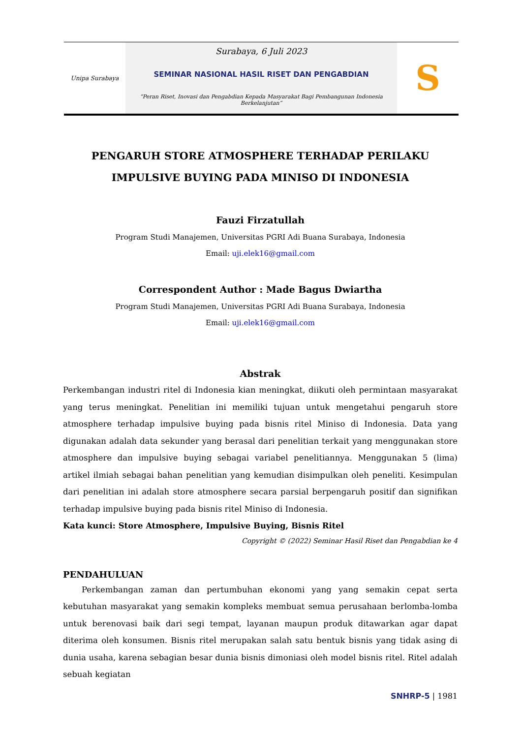Unipa Surabaya
Surabaya, 6 Juli 2023
SEMINAR NASIONAL HASIL RISET DAN PENGABDIAN
“Peran Riset, Inovasi dan Pengabdian Kepada Masyarakat Bagi Pembangunan Indonesia Berkelanjutan”
S
PENGARUH STORE ATMOSPHERE TERHADAP PERILAKU IMPULSIVE BUYING PADA MINISO DI INDONESIA
Fauzi Firzatullah
Program Studi Manajemen, Universitas PGRI Adi Buana Surabaya, Indonesia
Email: uji.elek16@gmail.com
Correspondent Author : Made Bagus Dwiartha
Program Studi Manajemen, Universitas PGRI Adi Buana Surabaya, Indonesia
Email: uji.elek16@gmail.com
Abstrak
Perkembangan industri ritel di Indonesia kian meningkat, diikuti oleh permintaan masyarakat yang terus meningkat. Penelitian ini memiliki tujuan untuk mengetahui pengaruh store atmosphere terhadap impulsive buying pada bisnis ritel Miniso di Indonesia. Data yang digunakan adalah data sekunder yang berasal dari penelitian terkait yang menggunakan store atmosphere dan impulsive buying sebagai variabel penelitiannya. Menggunakan 5 (lima) artikel ilmiah sebagai bahan penelitian yang kemudian disimpulkan oleh peneliti. Kesimpulan dari penelitian ini adalah store atmosphere secara parsial berpengaruh positif dan signifikan terhadap impulsive buying pada bisnis ritel Miniso di Indonesia.
Kata kunci: Store Atmosphere, Impulsive Buying, Bisnis Ritel
Copyright © (2022) Seminar Hasil Riset dan Pengabdian ke 4
PENDAHULUAN
Perkembangan zaman dan pertumbuhan ekonomi yang yang semakin cepat serta kebutuhan masyarakat yang semakin kompleks membuat semua perusahaan berlomba-lomba untuk berenovasi baik dari segi tempat, layanan maupun produk ditawarkan agar dapat diterima oleh konsumen. Bisnis ritel merupakan salah satu bentuk bisnis yang tidak asing di dunia usaha, karena sebagian besar dunia bisnis dimoniasi oleh model bisnis ritel. Ritel adalah sebuah kegiatan
SNHRP-5 | 1981